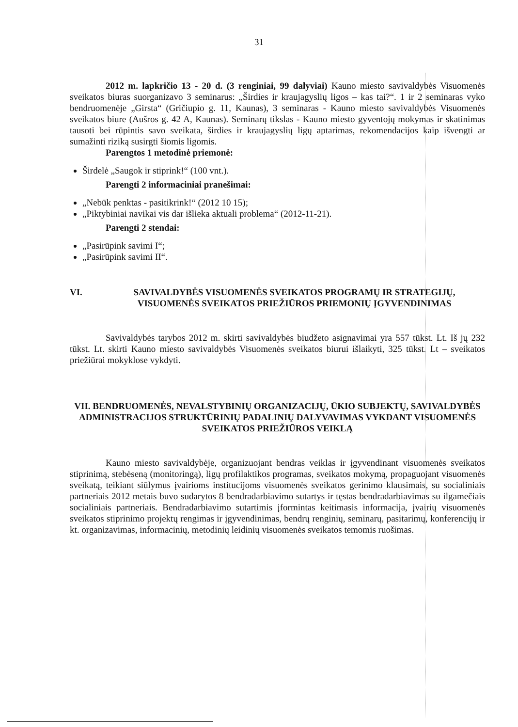31
2012 m. lapkričio 13 - 20 d. (3 renginiai, 99 dalyviai) Kauno miesto savivaldybės Visuomenės sveikatos biuras suorganizavo 3 seminarus: „Širdies ir kraujagyslių ligos – kas tai?“. 1 ir 2 seminaras vyko bendruomenėje „Girsta“ (Gričiupio g. 11, Kaunas), 3 seminaras - Kauno miesto savivaldybės Visuomenės sveikatos biure (Aušros g. 42 A, Kaunas). Seminarų tikslas - Kauno miesto gyventojų mokymas ir skatinimas tausoti bei rūpintis savo sveikata, širdies ir kraujagyslių ligų aptarimas, rekomendacijos kaip išvengti ar sumažinti riziką susirgti šiomis ligomis.
Parengtos 1 metodinė priemonė:
Širdelė „Saugok ir stiprink!“ (100 vnt.).
Parengti 2 informaciniai pranešimai:
„Nebūk penktas - pasitikrink!“ (2012 10 15);
„Piktybiniai navikai vis dar išlieka aktuali problema“ (2012-11-21).
Parengti 2 stendai:
„Pasirūpink savimi I“;
„Pasirūpink savimi II“.
VI. SAVIVALDYBĖS VISUOMENĖS SVEIKATOS PROGRAMŲ IR STRATEGIJŲ, VISUOMENĖS SVEIKATOS PRIEŽIŪROS PRIEMONIŲ ĮGYVENDINIMAS
Savivaldybės tarybos 2012 m. skirti savivaldybės biudžeto asignavimai yra 557 tūkst. Lt. Iš jų 232 tūkst. Lt. skirti Kauno miesto savivaldybės Visuomenės sveikatos biurui išlaikyti, 325 tūkst. Lt – sveikatos priežiūrai mokyklose vykdyti.
VII. BENDRUOMENĖS, NEVALSTYBINIŲ ORGANIZACIJŲ, ŪKIO SUBJEKTŲ, SAVIVALDYBĖS ADMINISTRACIJOS STRUKTŪRINIŲ PADALINIŲ DALYVAVIMAS VYKDANT VISUOMENĖS SVEIKATOS PRIEŽIŪROS VEIKLĄ
Kauno miesto savivaldybėje, organizuojant bendras veiklas ir įgyvendinant visuomenės sveikatos stiprinimą, stebėseną (monitoringą), ligų profilaktikos programas, sveikatos mokymą, propaguojant visuomenės sveikatą, teikiant siūlymus įvairioms institucijoms visuomenės sveikatos gerinimo klausimais, su socialiniais partneriais 2012 metais buvo sudarytos 8 bendradarbiavimo sutartys ir tęstas bendradarbiavimas su ilgamečiais socialiniais partneriais. Bendradarbiavimo sutartimis įformintas keitimasis informacija, įvairių visuomenės sveikatos stiprinimo projektų rengimas ir įgyvendinimas, bendrų renginių, seminarų, pasitarimų, konferencijų ir kt. organizavimas, informacinių, metodinių leidinių visuomenės sveikatos temomis ruošimas.